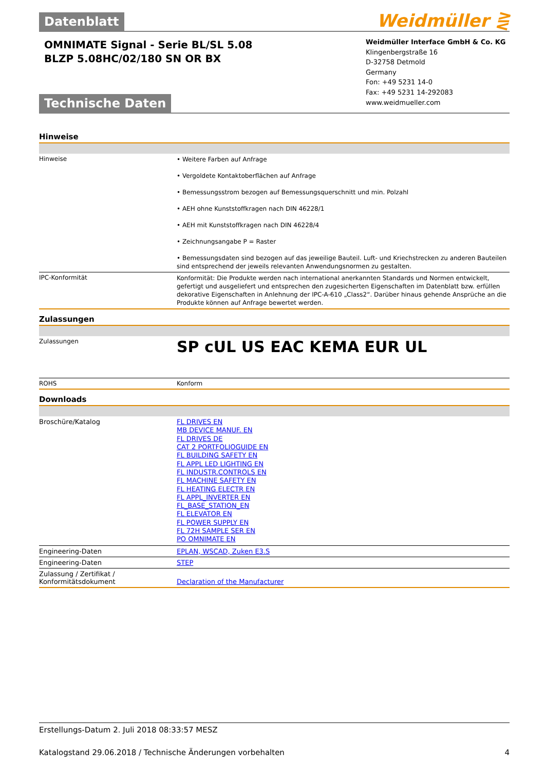Datenblatt
Weidmüller ⋛
OMNIMATE Signal - Serie BL/SL 5.08
BLZP 5.08HC/02/180 SN OR BX
Technische Daten
Weidmüller Interface GmbH & Co. KG
Klingenbergstraße 16
D-32758 Detmold
Germany
Fon: +49 5231 14-0
Fax: +49 5231 14-292083
www.weidmueller.com
Hinweise
| Hinweise | • Weitere Farben auf Anfrage • Vergoldete Kontaktoberflächen auf Anfrage • Bemessungsstrom bezogen auf Bemessungsquerschnitt und min. Polzahl • AEH ohne Kunststoffkragen nach DIN 46228/1 • AEH mit Kunststoffkragen nach DIN 46228/4 • Zeichnungsangabe P = Raster • Bemessungsdaten sind bezogen auf das jeweilige Bauteil. Luft- und Kriechstrecken zu anderen Bauteilen sind entsprechend der jeweils relevanten Anwendungsnormen zu gestalten. |
| IPC-Konformität | Konformität: Die Produkte werden nach international anerkannten Standards und Normen entwickelt, gefertigt und ausgeliefert und entsprechen den zugesicherten Eigenschaften im Datenblatt bzw. erfüllen dekorative Eigenschaften in Anlehnung der IPC-A-610 „Class2“. Darüber hinaus gehende Ansprüche an die Produkte können auf Anfrage bewertet werden. |
Zulassungen
| Zulassungen | SP cUL US EAC KEMA EUR UL |
| ROHS | Konform |
Downloads
| Broschüre/Katalog | FL DRIVES EN MB DEVICE MANUF. EN FL DRIVES DE CAT 2 PORTFOLIOGUIDE EN FL BUILDING SAFETY EN FL APPL LED LIGHTING EN FL INDUSTR.CONTROLS EN FL MACHINE SAFETY EN FL HEATING ELECTR EN FL APPL_INVERTER EN FL_BASE_STATION_EN FL ELEVATOR EN FL POWER SUPPLY EN FL 72H SAMPLE SER EN PO OMNIMATE EN |
| Engineering-Daten | EPLAN, WSCAD, Zuken E3.S |
| Engineering-Daten | STEP |
| Zulassung / Zertifikat / Konformitätsdokument | Declaration of the Manufacturer |
Erstellungs-Datum 2. Juli 2018 08:33:57 MESZ
Katalogstand 29.06.2018 / Technische Änderungen vorbehalten 4